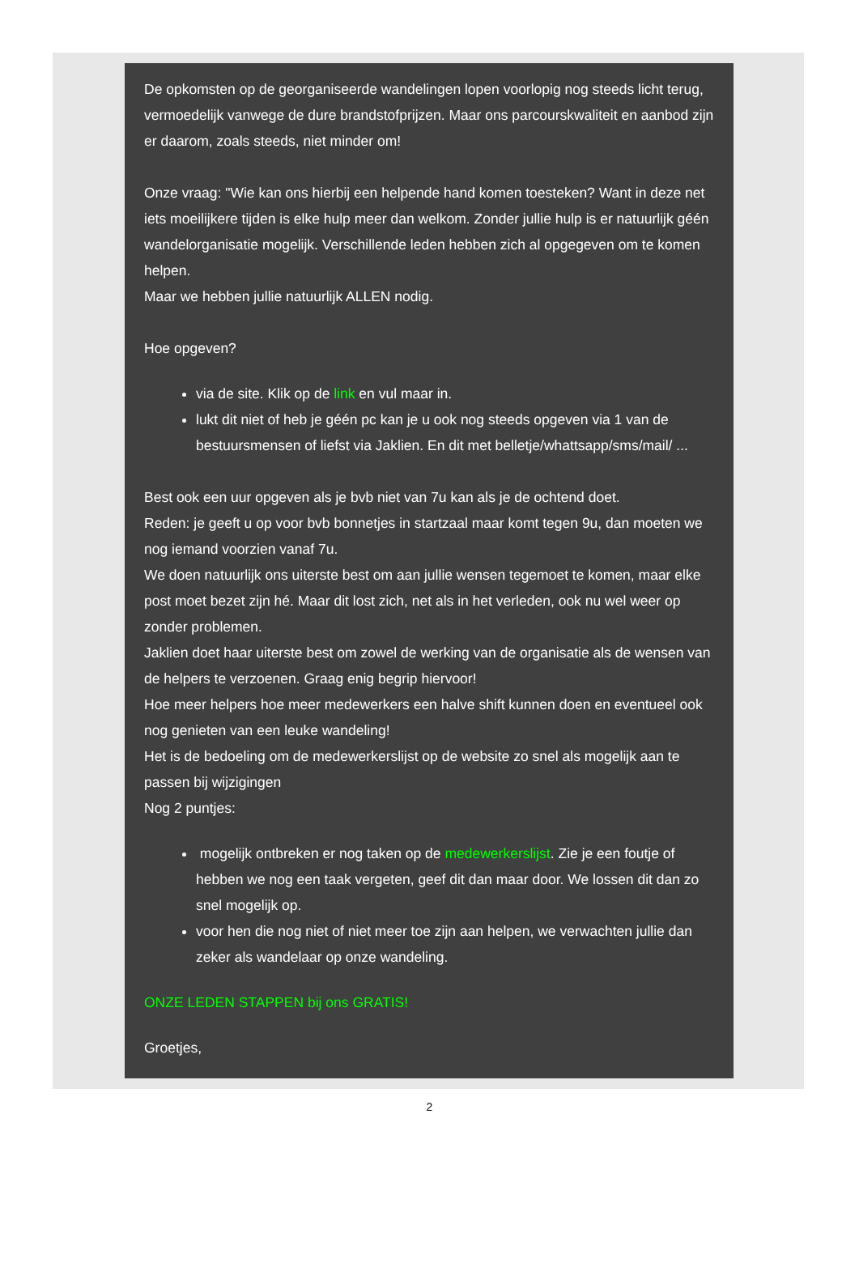De opkomsten op de georganiseerde wandelingen lopen voorlopig nog steeds licht terug, vermoedelijk vanwege de dure brandstofprijzen. Maar ons parcourskwaliteit en aanbod zijn er daarom, zoals steeds, niet minder om!
Onze vraag: "Wie kan ons hierbij een helpende hand komen toesteken? Want in deze net iets moeilijkere tijden is elke hulp meer dan welkom. Zonder jullie hulp is er natuurlijk géén wandelorganisatie mogelijk. Verschillende leden hebben zich al opgegeven om te komen helpen.
Maar we hebben jullie natuurlijk ALLEN nodig.
Hoe opgeven?
via de site. Klik op de link en vul maar in.
lukt dit niet of heb je géén pc kan je u ook nog steeds opgeven via 1 van de bestuursmensen of liefst via Jaklien. En dit met belletje/whattsapp/sms/mail/ ...
Best ook een uur opgeven als je bvb niet van 7u kan als je de ochtend doet.
Reden: je geeft u op voor bvb bonnetjes in startzaal maar komt tegen 9u, dan moeten we nog iemand voorzien vanaf 7u.
We doen natuurlijk ons uiterste best om aan jullie wensen tegemoet te komen, maar elke post moet bezet zijn hé. Maar dit lost zich, net als in het verleden, ook nu wel weer op zonder problemen.
Jaklien doet haar uiterste best om zowel de werking van de organisatie als de wensen van de helpers te verzoenen. Graag enig begrip hiervoor!
Hoe meer helpers hoe meer medewerkers een halve shift kunnen doen en eventueel ook nog genieten van een leuke wandeling!
Het is de bedoeling om de medewerkerslijst op de website zo snel als mogelijk aan te passen bij wijzigingen
Nog 2 puntjes:
mogelijk ontbreken er nog taken op de medewerkerslijst. Zie je een foutje of hebben we nog een taak vergeten, geef dit dan maar door. We lossen dit dan zo snel mogelijk op.
voor hen die nog niet of niet meer toe zijn aan helpen, we verwachten jullie dan zeker als wandelaar op onze wandeling.
ONZE LEDEN STAPPEN bij ons GRATIS!
Groetjes,
2